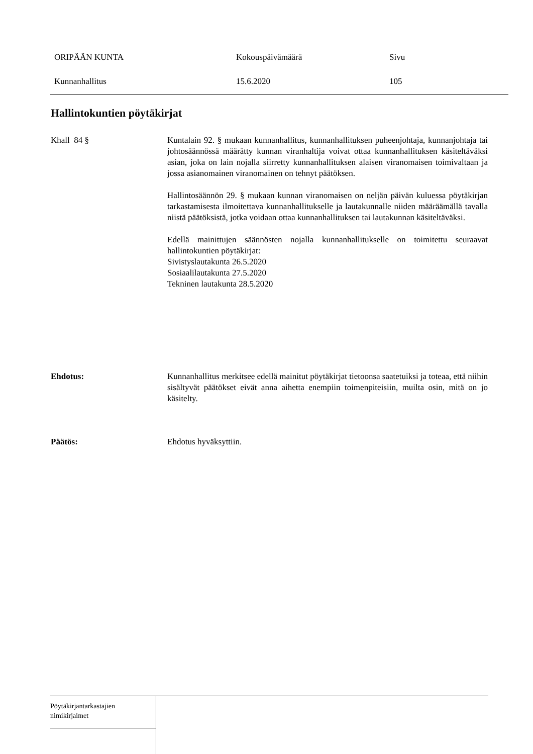ORIPÄÄN KUNTA Kokouspäivämäärä Sivu
Kunnanhallitus 15.6.2020 105
Hallintokuntien pöytäkirjat
Khall 84 § Kuntalain 92. § mukaan kunnanhallitus, kunnanhallituksen puheenjohtaja, kunnanjohtaja tai johtosäännössä määrätty kunnan viranhaltija voivat ottaa kunnanhallituksen käsiteltäväksi asian, joka on lain nojalla siirretty kunnanhallituksen alaisen viranomaisen toimivaltaan ja jossa asianomainen viranomainen on tehnyt päätöksen.
Hallintosäännön 29. § mukaan kunnan viranomaisen on neljän päivän kuluessa pöytäkirjan tarkastamisesta ilmoitettava kunnanhallitukselle ja lautakunnalle niiden määräämällä tavalla niistä päätöksistä, jotka voidaan ottaa kunnanhallituksen tai lautakunnan käsiteltäväksi.
Edellä mainittujen säännösten nojalla kunnanhallitukselle on toimitettu seuraavat hallintokuntien pöytäkirjat:
Sivistyslautakunta 26.5.2020
Sosiaalilautakunta 27.5.2020
Tekninen lautakunta 28.5.2020
Ehdotus: Kunnanhallitus merkitsee edellä mainitut pöytäkirjat tietoonsa saatetuiksi ja toteaa, että niihin sisältyvät päätökset eivät anna aihetta enempiin toimenpiteisiin, muilta osin, mitä on jo käsitelty.
Päätös: Ehdotus hyväksyttiin.
Pöytäkirjantarkastajien
nimikirjaimet